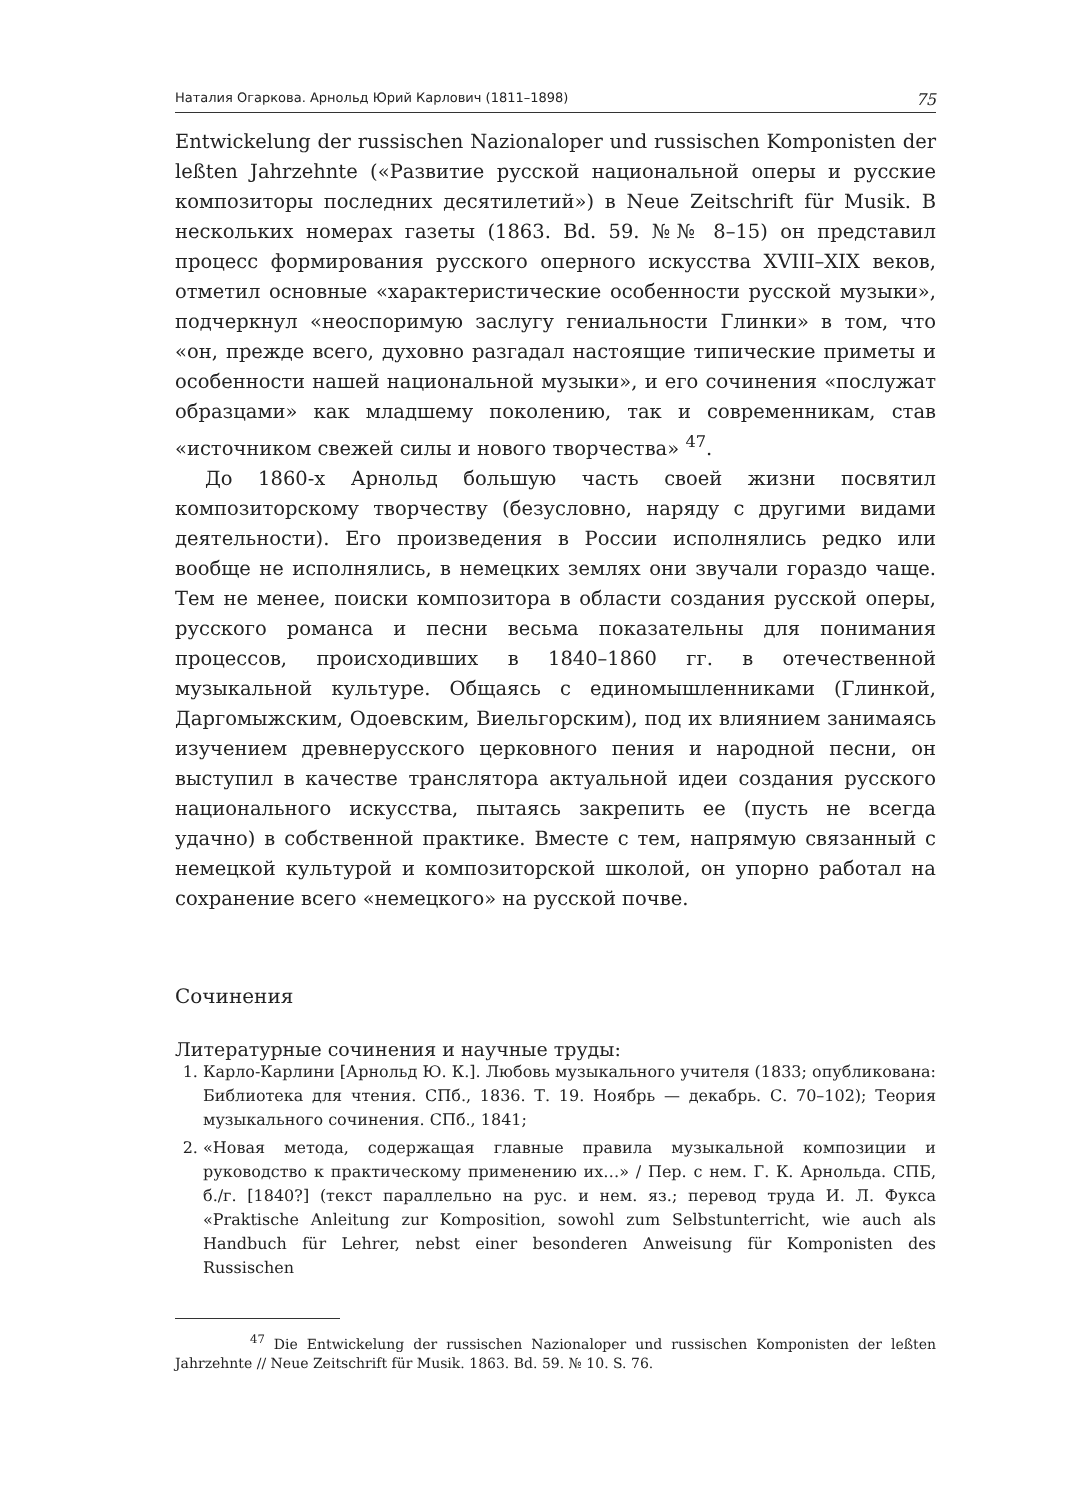Наталия Огаркова. Арнольд Юрий Карлович (1811–1898) 75
Entwickelung der russischen Nazionaloper und russischen Komponisten der leßten Jahrzehnte («Развитие русской национальной оперы и русские композиторы последних десятилетий») в Neue Zeitschrift für Musik. В нескольких номерах газеты (1863. Bd. 59. №№ 8–15) он представил процесс формирования русского оперного искусства XVIII–XIX веков, отметил основные «характеристические особенности русской музыки», подчеркнул «неоспоримую заслугу гениальности Глинки» в том, что «он, прежде всего, духовно разгадал настоящие типические приметы и особенности нашей национальной музыки», и его сочинения «послужат образцами» как младшему поколению, так и современникам, став «источником свежей силы и нового творчества» <sup>47</sup>.
До 1860-х Арнольд большую часть своей жизни посвятил композиторскому творчеству (безусловно, наряду с другими видами деятельности). Его произведения в России исполнялись редко или вообще не исполнялись, в немецких землях они звучали гораздо чаще. Тем не менее, поиски композитора в области создания русской оперы, русского романса и песни весьма показательны для понимания процессов, происходивших в 1840–1860 гг. в отечественной музыкальной культуре. Общаясь с единомышленниками (Глинкой, Даргомыжским, Одоевским, Виельгорским), под их влиянием занимаясь изучением древнерусского церковного пения и народной песни, он выступил в качестве транслятора актуальной идеи создания русского национального искусства, пытаясь закрепить ее (пусть не всегда удачно) в собственной практике. Вместе с тем, напрямую связанный с немецкой культурой и композиторской школой, он упорно работал на сохранение всего «немецкого» на русской почве.
Сочинения
Литературные сочинения и научные труды:
1. Карло-Карлини [Арнольд Ю. К.]. Любовь музыкального учителя (1833; опубликована: Библиотека для чтения. СПб., 1836. Т. 19. Ноябрь — декабрь. С. 70–102); Теория музыкального сочинения. СПб., 1841;
2. «Новая метода, содержащая главные правила музыкальной композиции и руководство к практическому применению их…» / Пер. с нем. Г. К. Арнольда. СПБ, б./г. [1840?] (текст параллельно на рус. и нем. яз.; перевод труда И. Л. Фукса «Praktische Anleitung zur Komposition, sowohl zum Selbstunterricht, wie auch als Handbuch für Lehrer, nebst einer besonderen Anweisung für Komponisten des Russischen
<sup>47</sup> Die Entwickelung der russischen Nazionaloper und russischen Komponisten der leßten Jahrzehnte // Neue Zeitschrift für Musik. 1863. Bd. 59. № 10. S. 76.